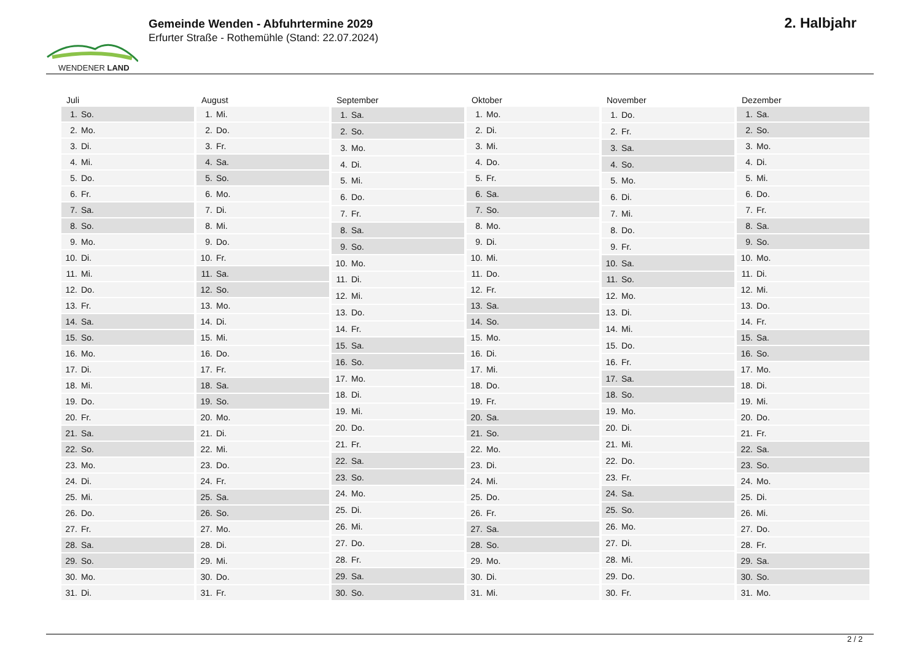WENDENER LAND
Gemeinde Wenden - Abfuhrtermine 2029
Erfurter Straße - Rothemühle (Stand: 22.07.2024)
2. Halbjahr
| Juli | |
| --- | --- |
| 1. | So. |
| 2. | Mo. |
| 3. | Di. |
| 4. | Mi. |
| 5. | Do. |
| 6. | Fr. |
| 7. | Sa. |
| 8. | So. |
| 9. | Mo. |
| 10. | Di. |
| 11. | Mi. |
| 12. | Do. |
| 13. | Fr. |
| 14. | Sa. |
| 15. | So. |
| 16. | Mo. |
| 17. | Di. |
| 18. | Mi. |
| 19. | Do. |
| 20. | Fr. |
| 21. | Sa. |
| 22. | So. |
| 23. | Mo. |
| 24. | Di. |
| 25. | Mi. |
| 26. | Do. |
| 27. | Fr. |
| 28. | Sa. |
| 29. | So. |
| 30. | Mo. |
| 31. | Di. |
| August | |
| --- | --- |
| 1. | Mi. |
| 2. | Do. |
| 3. | Fr. |
| 4. | Sa. |
| 5. | So. |
| 6. | Mo. |
| 7. | Di. |
| 8. | Mi. |
| 9. | Do. |
| 10. | Fr. |
| 11. | Sa. |
| 12. | So. |
| 13. | Mo. |
| 14. | Di. |
| 15. | Mi. |
| 16. | Do. |
| 17. | Fr. |
| 18. | Sa. |
| 19. | So. |
| 20. | Mo. |
| 21. | Di. |
| 22. | Mi. |
| 23. | Do. |
| 24. | Fr. |
| 25. | Sa. |
| 26. | So. |
| 27. | Mo. |
| 28. | Di. |
| 29. | Mi. |
| 30. | Do. |
| 31. | Fr. |
| September | |
| --- | --- |
| 1. | Sa. |
| 2. | So. |
| 3. | Mo. |
| 4. | Di. |
| 5. | Mi. |
| 6. | Do. |
| 7. | Fr. |
| 8. | Sa. |
| 9. | So. |
| 10. | Mo. |
| 11. | Di. |
| 12. | Mi. |
| 13. | Do. |
| 14. | Fr. |
| 15. | Sa. |
| 16. | So. |
| 17. | Mo. |
| 18. | Di. |
| 19. | Mi. |
| 20. | Do. |
| 21. | Fr. |
| 22. | Sa. |
| 23. | So. |
| 24. | Mo. |
| 25. | Di. |
| 26. | Mi. |
| 27. | Do. |
| 28. | Fr. |
| 29. | Sa. |
| 30. | So. |
| Oktober | |
| --- | --- |
| 1. | Mo. |
| 2. | Di. |
| 3. | Mi. |
| 4. | Do. |
| 5. | Fr. |
| 6. | Sa. |
| 7. | So. |
| 8. | Mo. |
| 9. | Di. |
| 10. | Mi. |
| 11. | Do. |
| 12. | Fr. |
| 13. | Sa. |
| 14. | So. |
| 15. | Mo. |
| 16. | Di. |
| 17. | Mi. |
| 18. | Do. |
| 19. | Fr. |
| 20. | Sa. |
| 21. | So. |
| 22. | Mo. |
| 23. | Di. |
| 24. | Mi. |
| 25. | Do. |
| 26. | Fr. |
| 27. | Sa. |
| 28. | So. |
| 29. | Mo. |
| 30. | Di. |
| 31. | Mi. |
| November | |
| --- | --- |
| 1. | Do. |
| 2. | Fr. |
| 3. | Sa. |
| 4. | So. |
| 5. | Mo. |
| 6. | Di. |
| 7. | Mi. |
| 8. | Do. |
| 9. | Fr. |
| 10. | Sa. |
| 11. | So. |
| 12. | Mo. |
| 13. | Di. |
| 14. | Mi. |
| 15. | Do. |
| 16. | Fr. |
| 17. | Sa. |
| 18. | So. |
| 19. | Mo. |
| 20. | Di. |
| 21. | Mi. |
| 22. | Do. |
| 23. | Fr. |
| 24. | Sa. |
| 25. | So. |
| 26. | Mo. |
| 27. | Di. |
| 28. | Mi. |
| 29. | Do. |
| 30. | Fr. |
| Dezember | |
| --- | --- |
| 1. | Sa. |
| 2. | So. |
| 3. | Mo. |
| 4. | Di. |
| 5. | Mi. |
| 6. | Do. |
| 7. | Fr. |
| 8. | Sa. |
| 9. | So. |
| 10. | Mo. |
| 11. | Di. |
| 12. | Mi. |
| 13. | Do. |
| 14. | Fr. |
| 15. | Sa. |
| 16. | So. |
| 17. | Mo. |
| 18. | Di. |
| 19. | Mi. |
| 20. | Do. |
| 21. | Fr. |
| 22. | Sa. |
| 23. | So. |
| 24. | Mo. |
| 25. | Di. |
| 26. | Mi. |
| 27. | Do. |
| 28. | Fr. |
| 29. | Sa. |
| 30. | So. |
| 31. | Mo. |
2 / 2